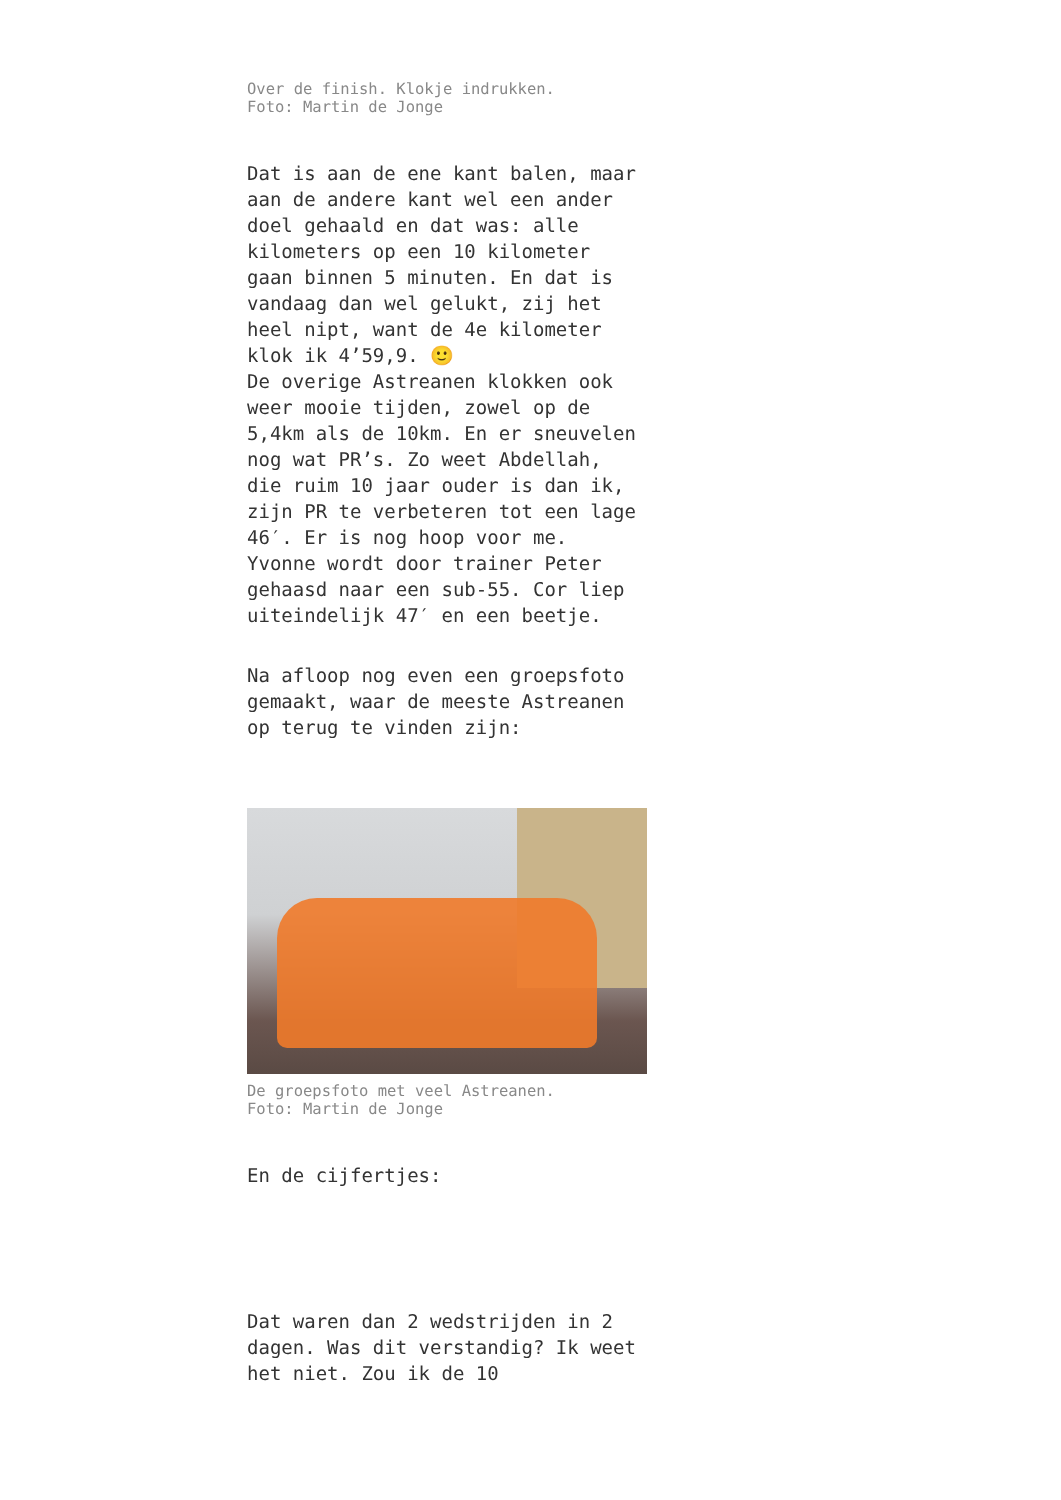Over de finish. Klokje indrukken.
Foto: Martin de Jonge
Dat is aan de ene kant balen, maar aan de andere kant wel een ander doel gehaald en dat was: alle kilometers op een 10 kilometer gaan binnen 5 minuten. En dat is vandaag dan wel gelukt, zij het heel nipt, want de 4e kilometer klok ik 4’59,9. 🙂
De overige Astreanen klokken ook weer mooie tijden, zowel op de 5,4km als de 10km. En er sneuvelen nog wat PR’s. Zo weet Abdellah, die ruim 10 jaar ouder is dan ik, zijn PR te verbeteren tot een lage 46′. Er is nog hoop voor me. Yvonne wordt door trainer Peter gehaasd naar een sub-55. Cor liep uiteindelijk 47′ en een beetje.
Na afloop nog even een groepsfoto gemaakt, waar de meeste Astreanen op terug te vinden zijn:
De groepsfoto met veel Astreanen.
Foto: Martin de Jonge
En de cijfertjes:
Dat waren dan 2 wedstrijden in 2 dagen. Was dit verstandig? Ik weet het niet. Zou ik de 10